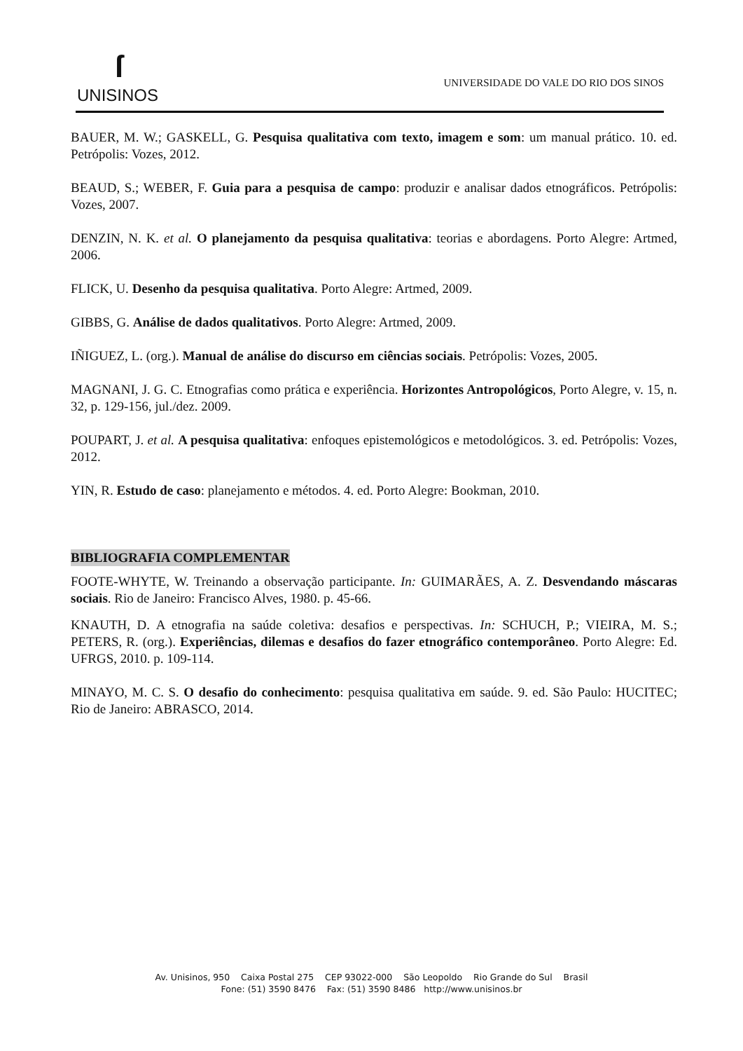ſ
UNISINOS
UNIVERSIDADE DO VALE DO RIO DOS SINOS
BAUER, M. W.; GASKELL, G. Pesquisa qualitativa com texto, imagem e som: um manual prático. 10. ed. Petrópolis: Vozes, 2012.
BEAUD, S.; WEBER, F. Guia para a pesquisa de campo: produzir e analisar dados etnográficos. Petrópolis: Vozes, 2007.
DENZIN, N. K. et al. O planejamento da pesquisa qualitativa: teorias e abordagens. Porto Alegre: Artmed, 2006.
FLICK, U. Desenho da pesquisa qualitativa. Porto Alegre: Artmed, 2009.
GIBBS, G. Análise de dados qualitativos. Porto Alegre: Artmed, 2009.
IÑIGUEZ, L. (org.). Manual de análise do discurso em ciências sociais. Petrópolis: Vozes, 2005.
MAGNANI, J. G. C. Etnografias como prática e experiência. Horizontes Antropológicos, Porto Alegre, v. 15, n. 32, p. 129-156, jul./dez. 2009.
POUPART, J. et al. A pesquisa qualitativa: enfoques epistemológicos e metodológicos. 3. ed. Petrópolis: Vozes, 2012.
YIN, R. Estudo de caso: planejamento e métodos. 4. ed. Porto Alegre: Bookman, 2010.
BIBLIOGRAFIA COMPLEMENTAR
FOOTE-WHYTE, W. Treinando a observação participante. In: GUIMARÃES, A. Z. Desvendando máscaras sociais. Rio de Janeiro: Francisco Alves, 1980. p. 45-66.
KNAUTH, D. A etnografia na saúde coletiva: desafios e perspectivas. In: SCHUCH, P.; VIEIRA, M. S.; PETERS, R. (org.). Experiências, dilemas e desafios do fazer etnográfico contemporâneo. Porto Alegre: Ed. UFRGS, 2010. p. 109-114.
MINAYO, M. C. S. O desafio do conhecimento: pesquisa qualitativa em saúde. 9. ed. São Paulo: HUCITEC; Rio de Janeiro: ABRASCO, 2014.
Av. Unisinos, 950 Caixa Postal 275 CEP 93022-000 São Leopoldo Rio Grande do Sul Brasil
Fone: (51) 3590 8476 Fax: (51) 3590 8486 http://www.unisinos.br